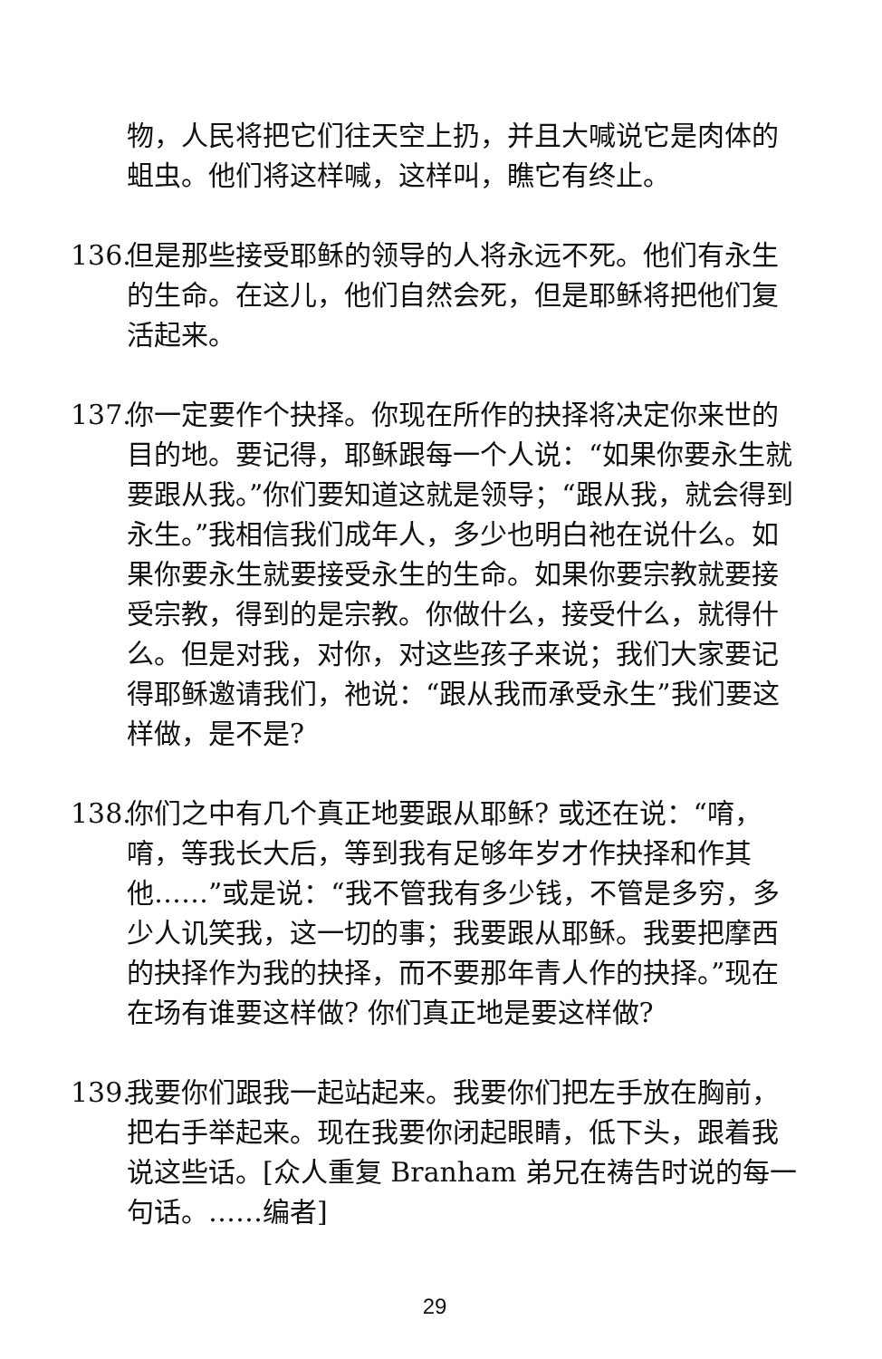物，人民将把它们往天空上扔，并且大喊说它是肉体的蛆虫。他们将这样喊，这样叫，瞧它有终止。
136. 但是那些接受耶稣的领导的人将永远不死。他们有永生的生命。在这儿，他们自然会死，但是耶稣将把他们复活起来。
137. 你一定要作个抉择。你现在所作的抉择将决定你来世的目的地。要记得，耶稣跟每一个人说：“如果你要永生就要跟从我。”你们要知道这就是领导；“跟从我，就会得到永生。”我相信我们成年人，多少也明白祂在说什么。如果你要永生就要接受永生的生命。如果你要宗教就要接受宗教，得到的是宗教。你做什么，接受什么，就得什么。但是对我，对你，对这些孩子来说；我们大家要记得耶稣邀请我们，祂说：“跟从我而承受永生”我们要这样做，是不是?
138. 你们之中有几个真正地要跟从耶稣? 或还在说：“唷，唷，等我长大后，等到我有足够年岁才作抉择和作其他……”或是说：“我不管我有多少钱，不管是多穷，多少人讥笑我，这一切的事；我要跟从耶稣。我要把摩西的抉择作为我的抉择，而不要那年青人作的抉择。”现在在场有谁要这样做? 你们真正地是要这样做?
139. 我要你们跟我一起站起来。我要你们把左手放在胸前，把右手举起来。现在我要你闭起眼睛，低下头，跟着我说这些话。[众人重复 Branham 弟兄在祷告时说的每一句话。……编者]
29